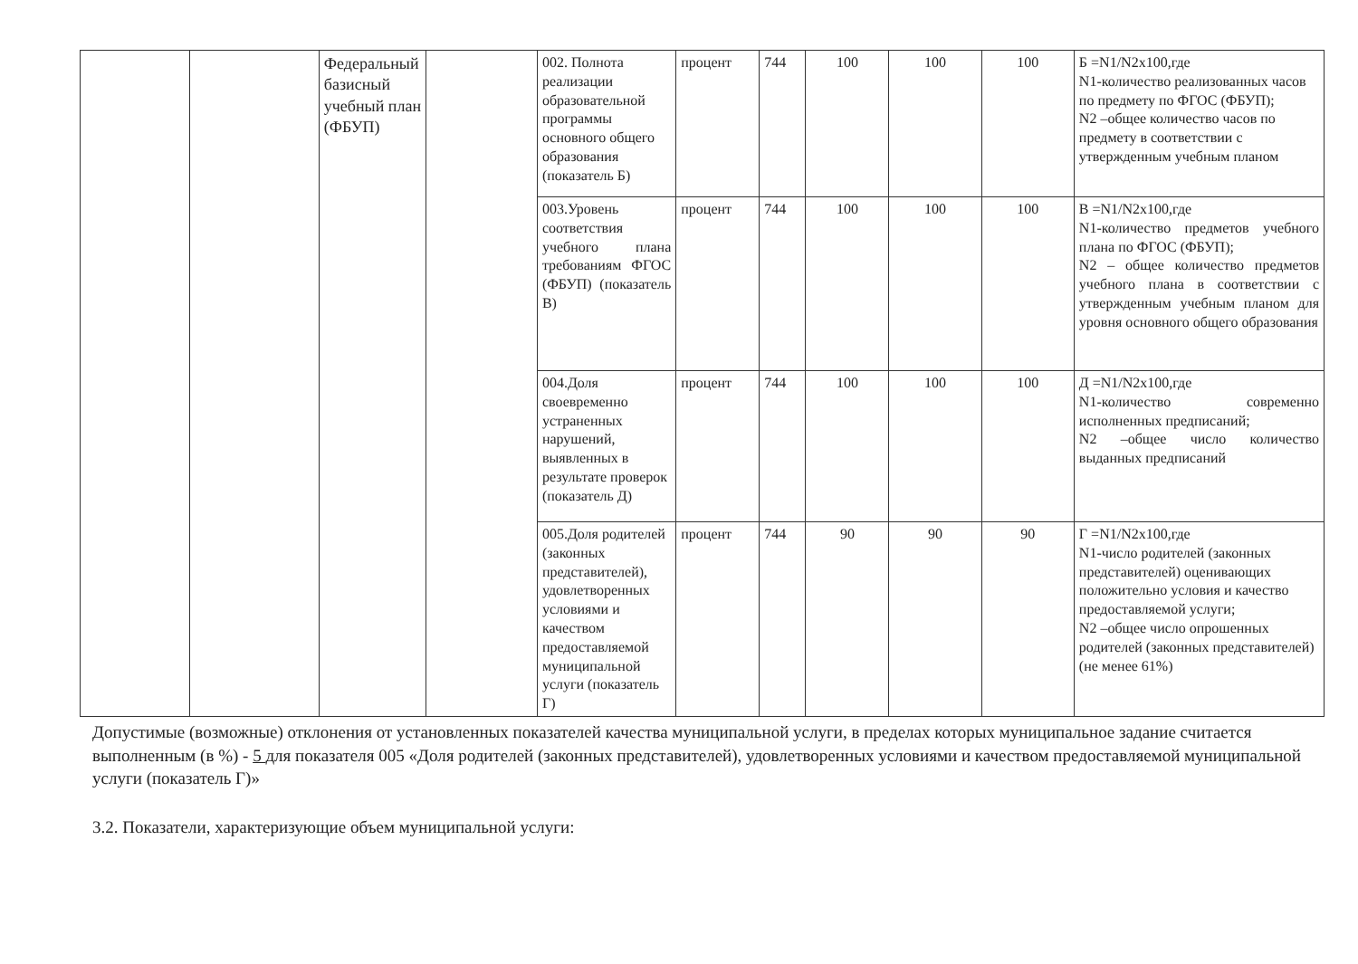| | | Федеральный базисный учебный план (ФБУП) | | 002. Полнота реализации образовательной программы основного общего образования (показатель Б) | процент | 744 | 100 | 100 | 100 | Б =N1/N2x100,где N1-количество реализованных часов по предмету по ФГОС (ФБУП); N2 –общее количество часов по предмету в соответствии с утвержденным учебным планом |
| | | | | 003.Уровень соответствия учебного плана требованиям ФГОС (ФБУП) (показатель В) | процент | 744 | 100 | 100 | 100 | В =N1/N2x100,где N1-количество предметов учебного плана по ФГОС (ФБУП); N2 – общее количество предметов учебного плана в соответствии с утвержденным учебным планом для уровня основного общего образования |
| | | | | 004.Доля своевременно устраненных нарушений, выявленных в результате проверок (показатель Д) | процент | 744 | 100 | 100 | 100 | Д =N1/N2x100,где N1-количество современно исполненных предписаний; N2 –общее число количество выданных предписаний |
| | | | | 005.Доля родителей (законных представителей), удовлетворенных условиями и качеством предоставляемой муниципальной услуги (показатель Г) | процент | 744 | 90 | 90 | 90 | Г =N1/N2x100,где N1-число родителей (законных представителей) оценивающих положительно условия и качество предоставляемой услуги; N2 –общее число опрошенных родителей (законных представителей) (не менее 61%) |
Допустимые (возможные) отклонения от установленных показателей качества муниципальной услуги, в пределах которых муниципальное задание считается выполненным (в %) - 5 для показателя 005 «Доля родителей (законных представителей), удовлетворенных условиями и качеством предоставляемой муниципальной услуги (показатель Г)»
3.2. Показатели, характеризующие объем муниципальной услуги: